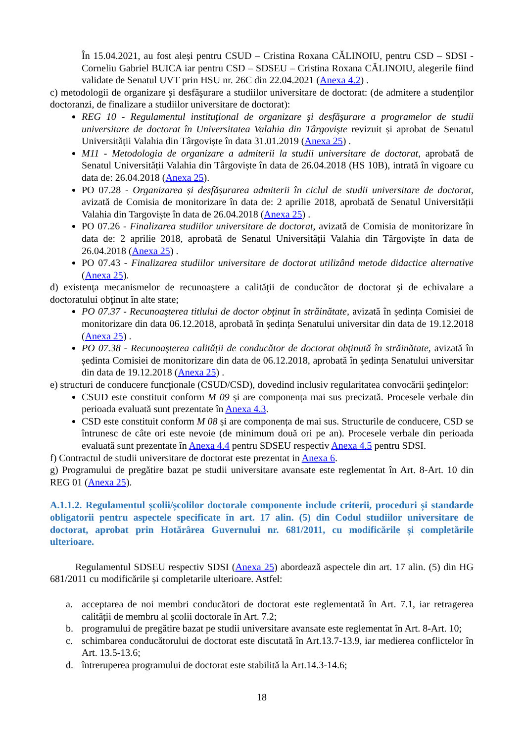În 15.04.2021, au fost aleși pentru CSUD – Cristina Roxana CĂLINOIU, pentru CSD – SDSI - Corneliu Gabriel BUICA iar pentru CSD – SDSEU – Cristina Roxana CĂLINOIU, alegerile fiind validate de Senatul UVT prin HSU nr. 26C din 22.04.2021 (Anexa 4.2) .
c) metodologii de organizare şi desfăşurare a studiilor universitare de doctorat: (de admitere a studenţilor doctoranzi, de finalizare a studiilor universitare de doctorat):
REG 10 - Regulamentul instituţional de organizare şi desfăşurare a programelor de studii universitare de doctorat în Universitatea Valahia din Târgovişte revizuit și aprobat de Senatul Universității Valahia din Târgoviște în data 31.01.2019 (Anexa 25) .
M11 - Metodologia de organizare a admiterii la studii universitare de doctorat, aprobată de Senatul Universității Valahia din Târgoviște în data de 26.04.2018 (HS 10B), intrată în vigoare cu data de: 26.04.2018 (Anexa 25).
PO 07.28 - Organizarea și desfășurarea admiterii în ciclul de studii universitare de doctorat, avizată de Comisia de monitorizare în data de: 2 aprilie 2018, aprobată de Senatul Universității Valahia din Targoviște în data de 26.04.2018 (Anexa 25) .
PO 07.26 - Finalizarea studiilor universitare de doctorat, avizată de Comisia de monitorizare în data de: 2 aprilie 2018, aprobată de Senatul Universității Valahia din Târgoviște în data de 26.04.2018 (Anexa 25) .
PO 07.43 - Finalizarea studiilor universitare de doctorat utilizând metode didactice alternative (Anexa 25).
d) existenţa mecanismelor de recunoaştere a calităţii de conducător de doctorat şi de echivalare a doctoratului obţinut în alte state;
PO 07.37 - Recunoaşterea titlului de doctor obţinut în străinătate, avizată în ședința Comisiei de monitorizare din data 06.12.2018, aprobată în ședința Senatului universitar din data de 19.12.2018 (Anexa 25) .
PO 07.38 - Recunoaşterea calității de conducător de doctorat obţinută în străinătate, avizată în ședinta Comisiei de monitorizare din data de 06.12.2018, aprobată în ședința Senatului universitar din data de 19.12.2018 (Anexa 25) .
e) structuri de conducere funcţionale (CSUD/CSD), dovedind inclusiv regularitatea convocării şedinţelor:
CSUD este constituit conform M 09 și are componența mai sus precizată. Procesele verbale din perioada evaluată sunt prezentate în Anexa 4.3.
CSD este constituit conform M 08 și are componența de mai sus. Structurile de conducere, CSD se întrunesc de câte ori este nevoie (de minimum două ori pe an). Procesele verbale din perioada evaluată sunt prezentate în Anexa 4.4 pentru SDSEU respectiv Anexa 4.5 pentru SDSI.
f) Contractul de studii universitare de doctorat este prezentat in Anexa 6.
g) Programului de pregătire bazat pe studii universitare avansate este reglementat în Art. 8-Art. 10 din REG 01 (Anexa 25).
A.1.1.2. Regulamentul școlii/școlilor doctorale componente include criterii, proceduri și standarde obligatorii pentru aspectele specificate în art. 17 alin. (5) din Codul studiilor universitare de doctorat, aprobat prin Hotărârea Guvernului nr. 681/2011, cu modificările și completările ulterioare.
Regulamentul SDSEU respectiv SDSI (Anexa 25) abordează aspectele din art. 17 alin. (5) din HG 681/2011 cu modificările și completarile ulterioare. Astfel:
a. acceptarea de noi membri conducători de doctorat este reglementată în Art. 7.1, iar retragerea calității de membru al şcolii doctorale în Art. 7.2;
b. programului de pregătire bazat pe studii universitare avansate este reglementat în Art. 8-Art. 10;
c. schimbarea conducătorului de doctorat este discutată în Art.13.7-13.9, iar medierea conflictelor în Art. 13.5-13.6;
d. întreruperea programului de doctorat este stabilită la Art.14.3-14.6;
18